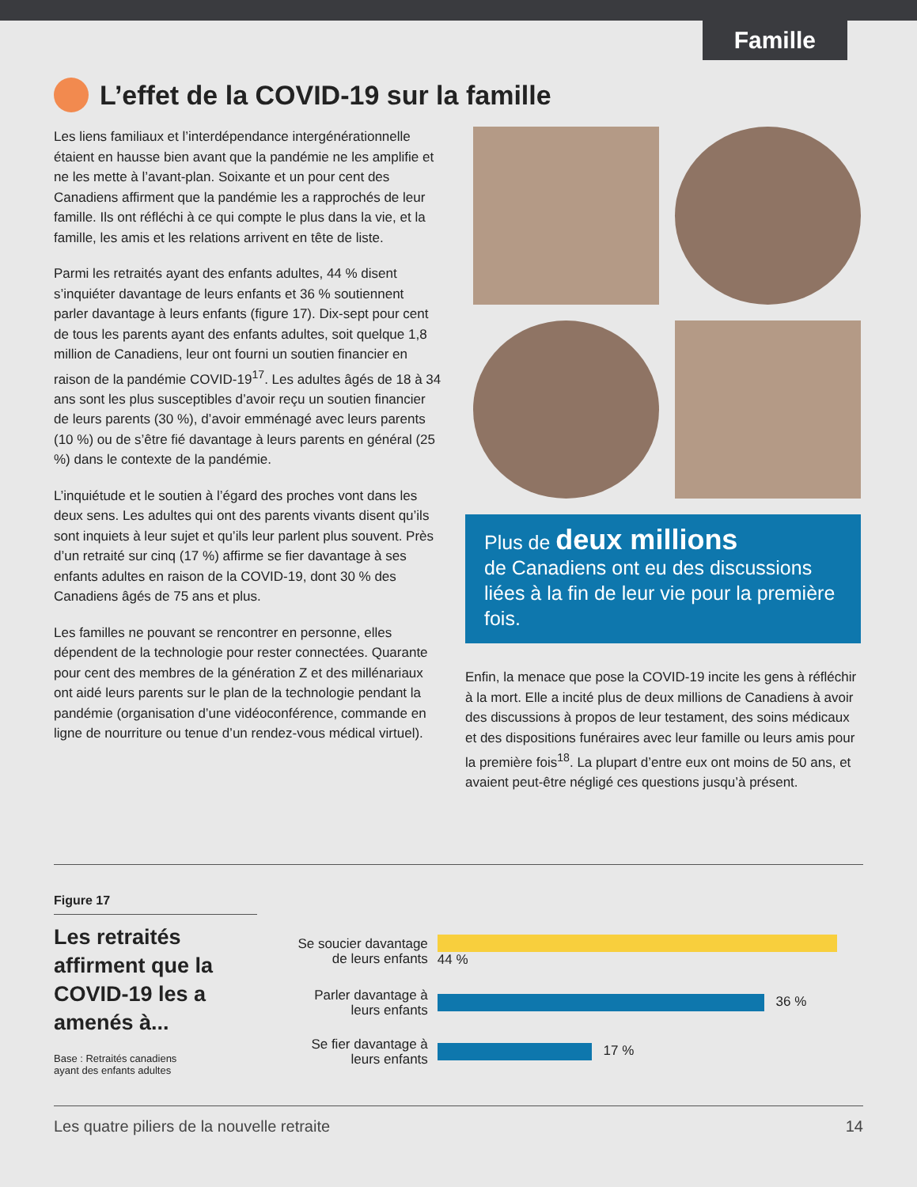Famille
L’effet de la COVID-19 sur la famille
Les liens familiaux et l’interdépendance intergénérationnelle étaient en hausse bien avant que la pandémie ne les amplifie et ne les mette à l’avant-plan. Soixante et un pour cent des Canadiens affirment que la pandémie les a rapprochés de leur famille. Ils ont réfléchi à ce qui compte le plus dans la vie, et la famille, les amis et les relations arrivent en tête de liste.
Parmi les retraités ayant des enfants adultes, 44 % disent s’inquiéter davantage de leurs enfants et 36 % soutiennent parler davantage à leurs enfants (figure 17). Dix-sept pour cent de tous les parents ayant des enfants adultes, soit quelque 1,8 million de Canadiens, leur ont fourni un soutien financier en raison de la pandémie COVID-19<sup>17</sup>. Les adultes âgés de 18 à 34 ans sont les plus susceptibles d’avoir reçu un soutien financier de leurs parents (30 %), d’avoir emménagé avec leurs parents (10 %) ou de s’être fié davantage à leurs parents en général (25 %) dans le contexte de la pandémie.
L’inquiétude et le soutien à l’égard des proches vont dans les deux sens. Les adultes qui ont des parents vivants disent qu’ils sont inquiets à leur sujet et qu’ils leur parlent plus souvent. Près d’un retraité sur cinq (17 %) affirme se fier davantage à ses enfants adultes en raison de la COVID-19, dont 30 % des Canadiens âgés de 75 ans et plus.
Les familles ne pouvant se rencontrer en personne, elles dépendent de la technologie pour rester connectées. Quarante pour cent des membres de la génération Z et des millénariaux ont aidé leurs parents sur le plan de la technologie pendant la pandémie (organisation d’une vidéoconférence, commande en ligne de nourriture ou tenue d’un rendez-vous médical virtuel).
Plus de deux millions
de Canadiens ont eu des discussions liées à la fin de leur vie pour la première fois.
Enfin, la menace que pose la COVID-19 incite les gens à réfléchir à la mort. Elle a incité plus de deux millions de Canadiens à avoir des discussions à propos de leur testament, des soins médicaux et des dispositions funéraires avec leur famille ou leurs amis pour la première fois<sup>18</sup>. La plupart d’entre eux ont moins de 50 ans, et avaient peut-être négligé ces questions jusqu’à présent.
Figure 17
Les retraités affirment que la COVID-19 les a amenés à...
Base : Retraités canadiens
ayant des enfants adultes
| Se soucier davantage de leurs enfants | 44 % |
| Parler davantage à leurs enfants | 36 % |
| Se fier davantage à leurs enfants | 17 % |
Les quatre piliers de la nouvelle retraite 14